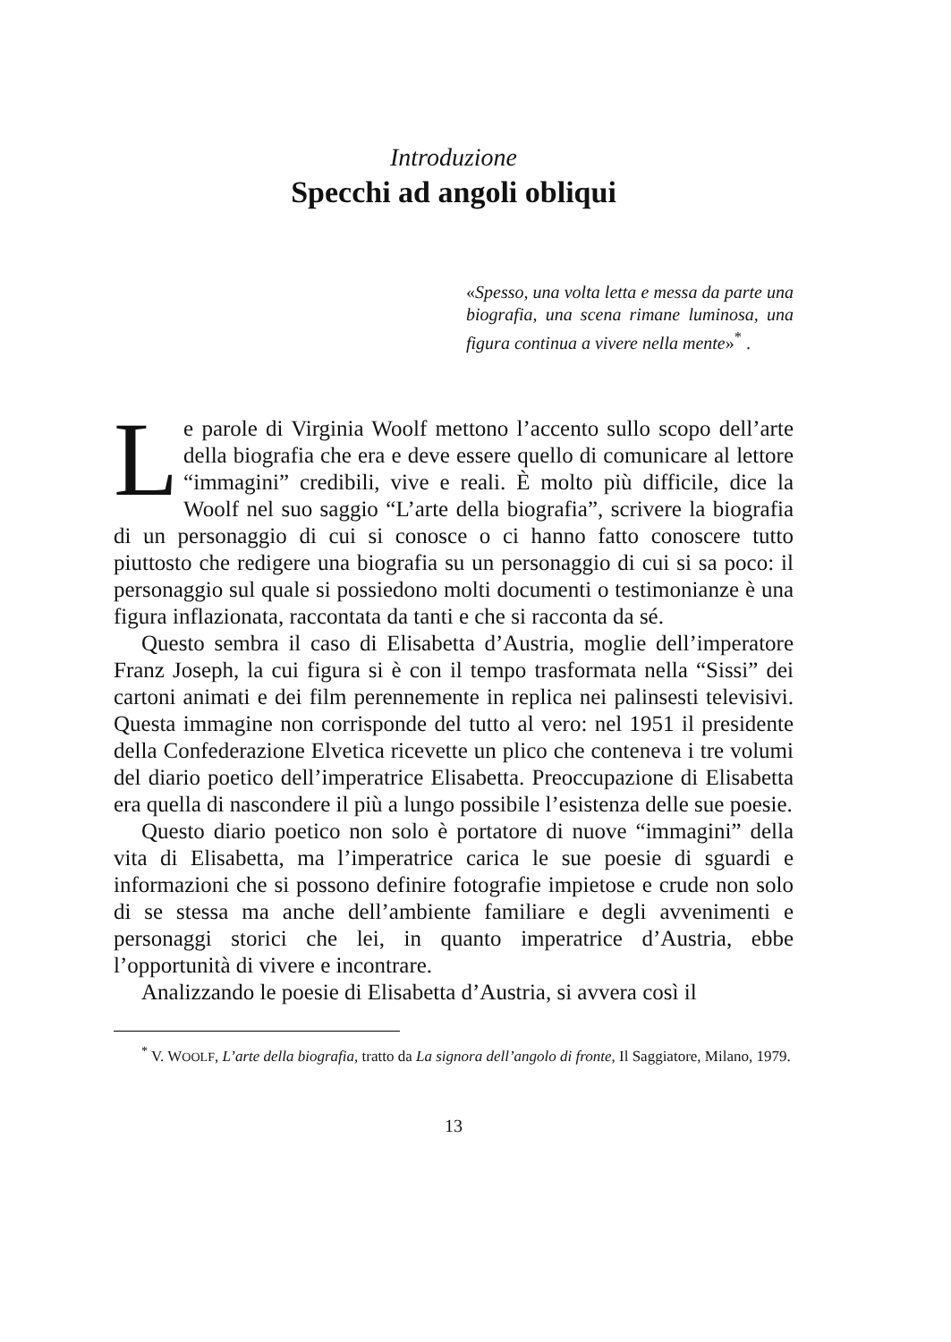Introduzione
Specchi ad angoli obliqui
«Spesso, una volta letta e messa da parte una biografia, una scena rimane luminosa, una figura continua a vivere nella mente»<sup>*</sup> .
Le parole di Virginia Woolf mettono l’accento sullo scopo dell’arte della biografia che era e deve essere quello di comunicare al lettore “immagini” credibili, vive e reali. È molto più difficile, dice la Woolf nel suo saggio “L’arte della biografia”, scrivere la biografia di un personaggio di cui si conosce o ci hanno fatto conoscere tutto piuttosto che redigere una biografia su un personaggio di cui si sa poco: il personaggio sul quale si possiedono molti documenti o testimonianze è una figura inflazionata, raccontata da tanti e che si racconta da sé.
Questo sembra il caso di Elisabetta d’Austria, moglie dell’imperatore Franz Joseph, la cui figura si è con il tempo trasformata nella “Sissi” dei cartoni animati e dei film perennemente in replica nei palinsesti televisivi. Questa immagine non corrisponde del tutto al vero: nel 1951 il presidente della Confederazione Elvetica ricevette un plico che conteneva i tre volumi del diario poetico dell’imperatrice Elisabetta. Preoccupazione di Elisabetta era quella di nascondere il più a lungo possibile l’esistenza delle sue poesie.
Questo diario poetico non solo è portatore di nuove “immagini” della vita di Elisabetta, ma l’imperatrice carica le sue poesie di sguardi e informazioni che si possono definire fotografie impietose e crude non solo di se stessa ma anche dell’ambiente familiare e degli avvenimenti e personaggi storici che lei, in quanto imperatrice d’Austria, ebbe l’opportunità di vivere e incontrare.
Analizzando le poesie di Elisabetta d’Austria, si avvera così il
<sup>*</sup> V. WOOLF, L’arte della biografia, tratto da La signora dell’angolo di fronte, Il Saggiatore, Milano, 1979.
13